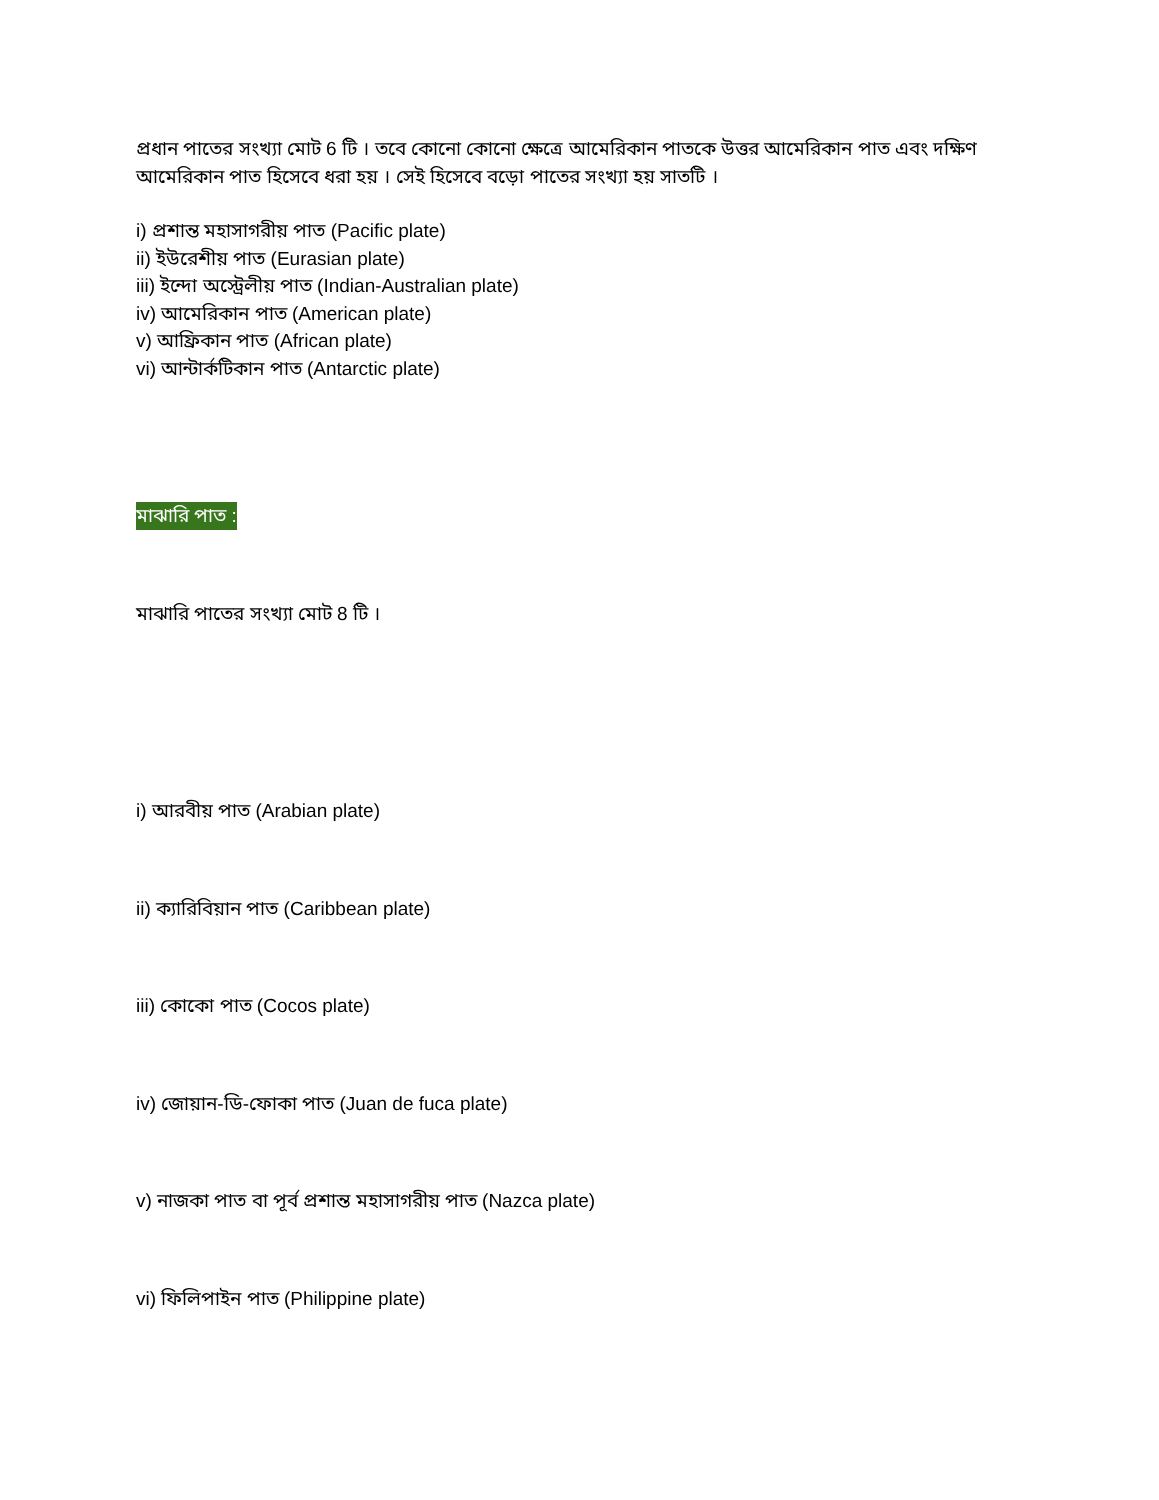প্রধান পাতের সংখ্যা মোট 6 টি । তবে কোনো কোনো ক্ষেত্রে আমেরিকান পাতকে উত্তর আমেরিকান পাত এবং দক্ষিণ আমেরিকান পাত হিসেবে ধরা হয় । সেই হিসেবে বড়ো পাতের সংখ্যা হয় সাতটি ।
i) প্রশান্ত মহাসাগরীয় পাত (Pacific plate)
ii) ইউরেশীয় পাত (Eurasian plate)
iii) ইন্দো অস্ট্রেলীয় পাত (Indian-Australian plate)
iv) আমেরিকান পাত (American plate)
v) আফ্রিকান পাত (African plate)
vi) আন্টার্কটিকান পাত (Antarctic plate)
মাঝারি পাত :
মাঝারি পাতের সংখ্যা মোট 8 টি ।
i) আরবীয় পাত (Arabian plate)
ii) ক্যারিবিয়ান পাত (Caribbean plate)
iii) কোকো পাত (Cocos plate)
iv) জোয়ান-ডি-ফোকা পাত (Juan de fuca plate)
v) নাজকা পাত বা পূর্ব প্রশান্ত মহাসাগরীয় পাত (Nazca plate)
vi) ফিলিপাইন পাত (Philippine plate)